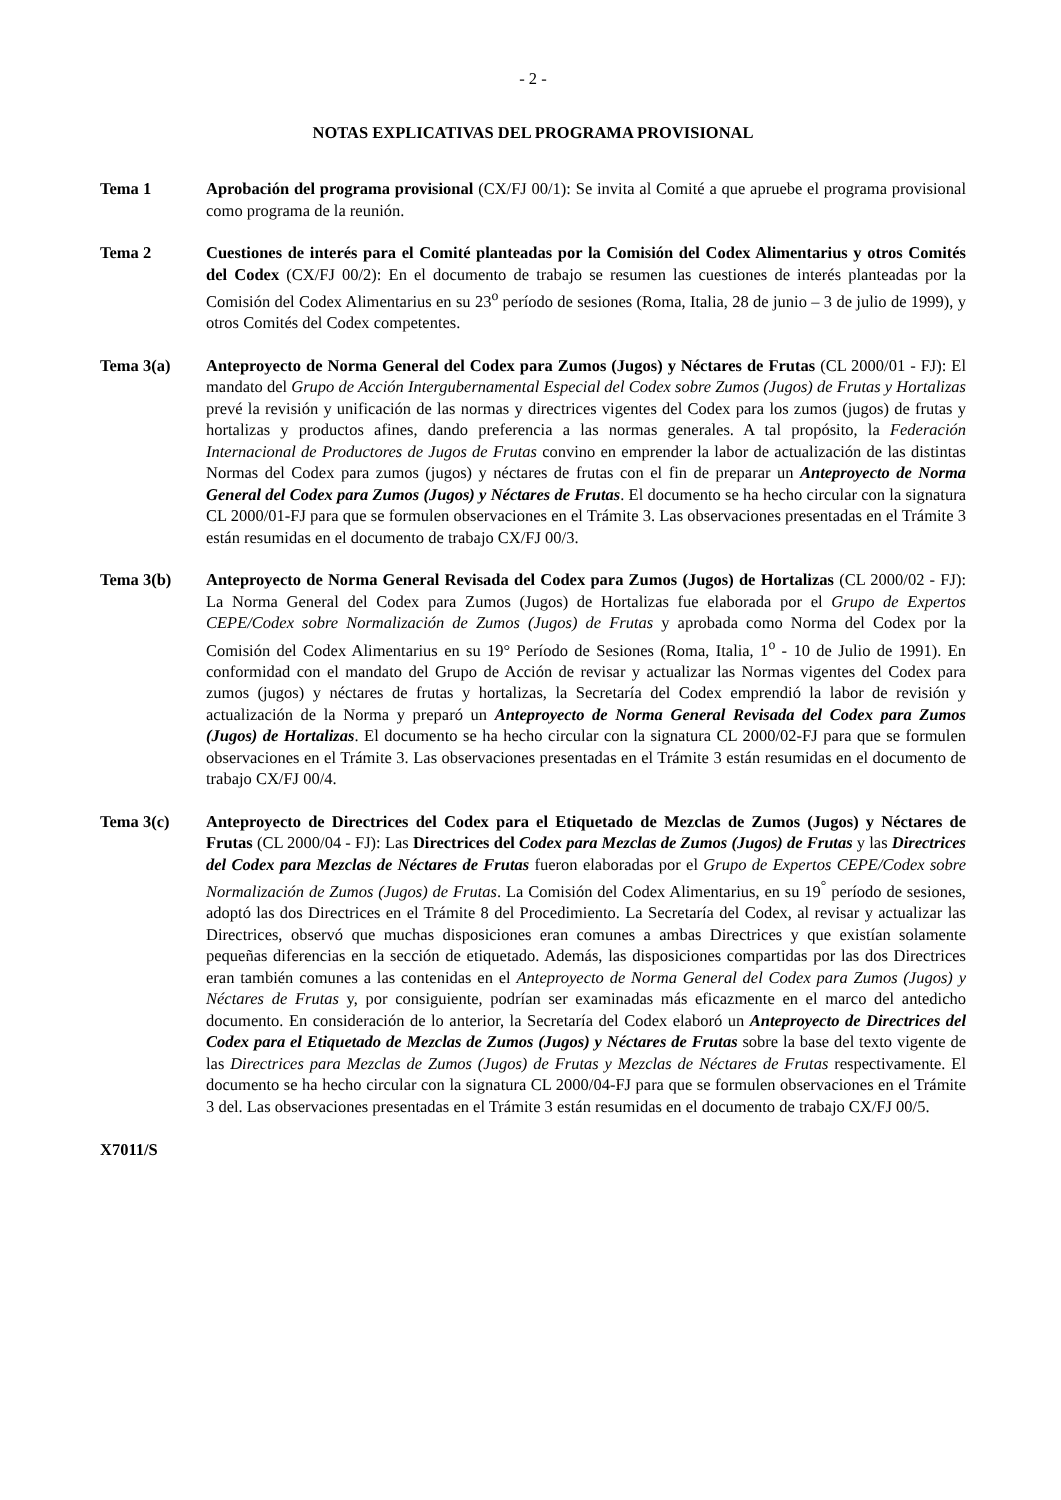- 2 -
NOTAS EXPLICATIVAS DEL PROGRAMA PROVISIONAL
Tema 1 Aprobación del programa provisional (CX/FJ 00/1): Se invita al Comité a que apruebe el programa provisional como programa de la reunión.
Tema 2 Cuestiones de interés para el Comité planteadas por la Comisión del Codex Alimentarius y otros Comités del Codex (CX/FJ 00/2): En el documento de trabajo se resumen las cuestiones de interés planteadas por la Comisión del Codex Alimentarius en su 23<sup>o</sup> período de sesiones (Roma, Italia, 28 de junio – 3 de julio de 1999), y otros Comités del Codex competentes.
Tema 3(a) Anteproyecto de Norma General del Codex para Zumos (Jugos) y Néctares de Frutas (CL 2000/01 - FJ): El mandato del Grupo de Acción Intergubernamental Especial del Codex sobre Zumos (Jugos) de Frutas y Hortalizas prevé la revisión y unificación de las normas y directrices vigentes del Codex para los zumos (jugos) de frutas y hortalizas y productos afines, dando preferencia a las normas generales. A tal propósito, la Federación Internacional de Productores de Jugos de Frutas convino en emprender la labor de actualización de las distintas Normas del Codex para zumos (jugos) y néctares de frutas con el fin de preparar un Anteproyecto de Norma General del Codex para Zumos (Jugos) y Néctares de Frutas. El documento se ha hecho circular con la signatura CL 2000/01-FJ para que se formulen observaciones en el Trámite 3. Las observaciones presentadas en el Trámite 3 están resumidas en el documento de trabajo CX/FJ 00/3.
Tema 3(b) Anteproyecto de Norma General Revisada del Codex para Zumos (Jugos) de Hortalizas (CL 2000/02 - FJ): La Norma General del Codex para Zumos (Jugos) de Hortalizas fue elaborada por el Grupo de Expertos CEPE/Codex sobre Normalización de Zumos (Jugos) de Frutas y aprobada como Norma del Codex por la Comisión del Codex Alimentarius en su 19° Período de Sesiones (Roma, Italia, 1<sup>o</sup> - 10 de Julio de 1991). En conformidad con el mandato del Grupo de Acción de revisar y actualizar las Normas vigentes del Codex para zumos (jugos) y néctares de frutas y hortalizas, la Secretaría del Codex emprendió la labor de revisión y actualización de la Norma y preparó un Anteproyecto de Norma General Revisada del Codex para Zumos (Jugos) de Hortalizas. El documento se ha hecho circular con la signatura CL 2000/02-FJ para que se formulen observaciones en el Trámite 3. Las observaciones presentadas en el Trámite 3 están resumidas en el documento de trabajo CX/FJ 00/4.
Tema 3(c) Anteproyecto de Directrices del Codex para el Etiquetado de Mezclas de Zumos (Jugos) y Néctares de Frutas (CL 2000/04 - FJ): Las Directrices del Codex para Mezclas de Zumos (Jugos) de Frutas y las Directrices del Codex para Mezclas de Néctares de Frutas fueron elaboradas por el Grupo de Expertos CEPE/Codex sobre Normalización de Zumos (Jugos) de Frutas. La Comisión del Codex Alimentarius, en su 19<sup>°</sup> período de sesiones, adoptó las dos Directrices en el Trámite 8 del Procedimiento. La Secretaría del Codex, al revisar y actualizar las Directrices, observó que muchas disposiciones eran comunes a ambas Directrices y que existían solamente pequeñas diferencias en la sección de etiquetado. Además, las disposiciones compartidas por las dos Directrices eran también comunes a las contenidas en el Anteproyecto de Norma General del Codex para Zumos (Jugos) y Néctares de Frutas y, por consiguiente, podrían ser examinadas más eficazmente en el marco del antedicho documento. En consideración de lo anterior, la Secretaría del Codex elaboró un Anteproyecto de Directrices del Codex para el Etiquetado de Mezclas de Zumos (Jugos) y Néctares de Frutas sobre la base del texto vigente de las Directrices para Mezclas de Zumos (Jugos) de Frutas y Mezclas de Néctares de Frutas respectivamente. El documento se ha hecho circular con la signatura CL 2000/04-FJ para que se formulen observaciones en el Trámite 3 del. Las observaciones presentadas en el Trámite 3 están resumidas en el documento de trabajo CX/FJ 00/5.
X7011/S